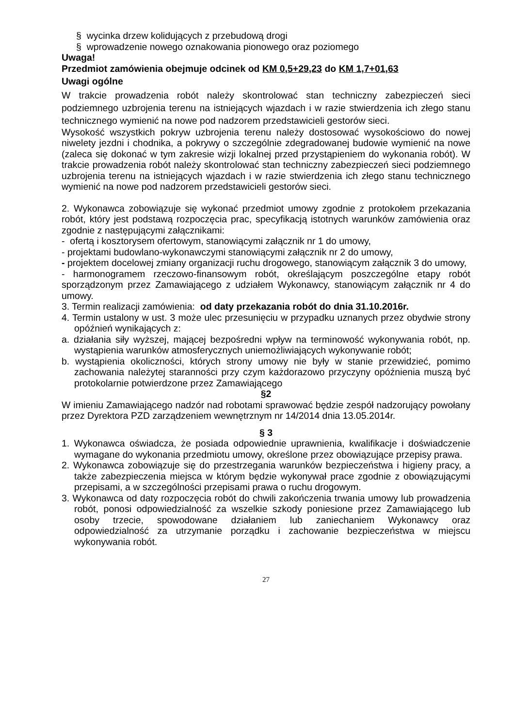§ wycinka drzew kolidujących z przebudową drogi
§ wprowadzenie nowego oznakowania pionowego oraz poziomego
Uwaga!
Przedmiot zamówienia obejmuje odcinek od KM 0,5+29,23 do KM 1,7+01,63
Uwagi ogólne
W trakcie prowadzenia robót należy skontrolować stan techniczny zabezpieczeń sieci podziemnego uzbrojenia terenu na istniejących wjazdach i w razie stwierdzenia ich złego stanu technicznego wymienić na nowe pod nadzorem przedstawicieli gestorów sieci.
Wysokość wszystkich pokryw uzbrojenia terenu należy dostosować wysokościowo do nowej niwelety jezdni i chodnika, a pokrywy o szczególnie zdegradowanej budowie wymienić na nowe (zaleca się dokonać w tym zakresie wizji lokalnej przed przystąpieniem do wykonania robót). W trakcie prowadzenia robót należy skontrolować stan techniczny zabezpieczeń sieci podziemnego uzbrojenia terenu na istniejących wjazdach i w razie stwierdzenia ich złego stanu technicznego wymienić na nowe pod nadzorem przedstawicieli gestorów sieci.
2. Wykonawca zobowiązuje się wykonać przedmiot umowy zgodnie z protokołem przekazania robót, który jest podstawą rozpoczęcia prac, specyfikacją istotnych warunków zamówienia oraz zgodnie z następującymi załącznikami:
- ofertą i kosztorysem ofertowym, stanowiącymi załącznik nr 1 do umowy,
- projektami budowlano-wykonawczymi stanowiącymi załącznik nr 2 do umowy,
- projektem docelowej zmiany organizacji ruchu drogowego, stanowiącym załącznik 3 do umowy,
- harmonogramem rzeczowo-finansowym robót, określającym poszczególne etapy robót sporządzonym przez Zamawiającego z udziałem Wykonawcy, stanowiącym załącznik nr 4 do umowy.
3. Termin realizacji zamówienia: od daty przekazania robót do dnia 31.10.2016r.
4. Termin ustalony w ust. 3 może ulec przesunięciu w przypadku uznanych przez obydwie strony opóźnień wynikających z:
a. działania siły wyższej, mającej bezpośredni wpływ na terminowość wykonywania robót, np. wystąpienia warunków atmosferycznych uniemożliwiających wykonywanie robót;
b. wystąpienia okoliczności, których strony umowy nie były w stanie przewidzieć, pomimo zachowania należytej staranności przy czym każdorazowo przyczyny opóźnienia muszą być protokolarnie potwierdzone przez Zamawiającego
§2
W imieniu Zamawiającego nadzór nad robotami sprawować będzie zespół nadzorujący powołany przez Dyrektora PZD zarządzeniem wewnętrznym nr 14/2014 dnia 13.05.2014r.
§ 3
1. Wykonawca oświadcza, że posiada odpowiednie uprawnienia, kwalifikacje i doświadczenie wymagane do wykonania przedmiotu umowy, określone przez obowiązujące przepisy prawa.
2. Wykonawca zobowiązuje się do przestrzegania warunków bezpieczeństwa i higieny pracy, a także zabezpieczenia miejsca w którym będzie wykonywał prace zgodnie z obowiązującymi przepisami, a w szczególności przepisami prawa o ruchu drogowym.
3. Wykonawca od daty rozpoczęcia robót do chwili zakończenia trwania umowy lub prowadzenia robót, ponosi odpowiedzialność za wszelkie szkody poniesione przez Zamawiającego lub osoby trzecie, spowodowane działaniem lub zaniechaniem Wykonawcy oraz odpowiedzialność za utrzymanie porządku i zachowanie bezpieczeństwa w miejscu wykonywania robót.
27